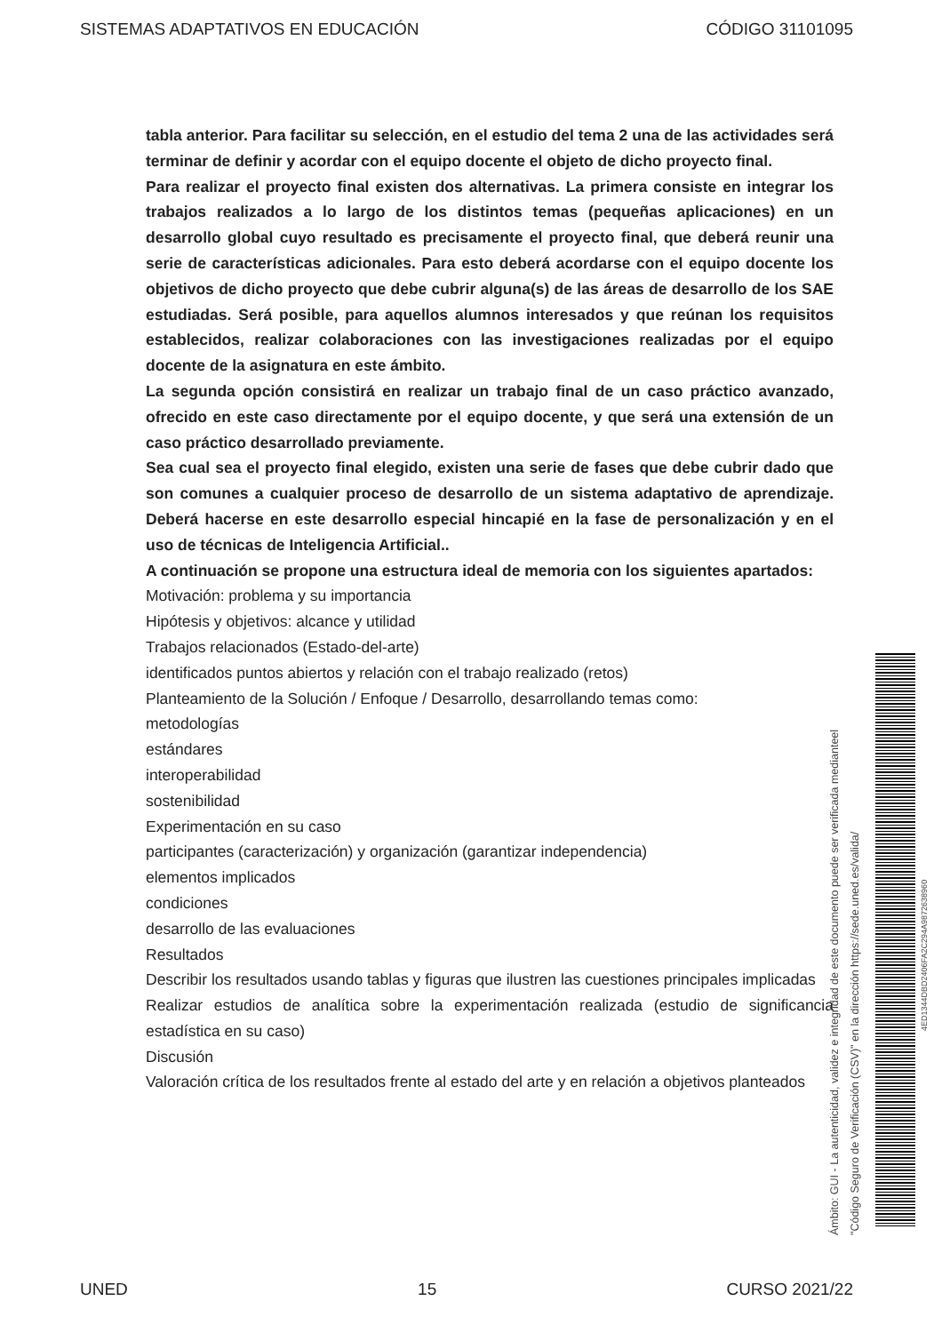SISTEMAS ADAPTATIVOS EN EDUCACIÓN CÓDIGO 31101095
tabla anterior. Para facilitar su selección, en el estudio del tema 2 una de las actividades será terminar de definir y acordar con el equipo docente el objeto de dicho proyecto final.
Para realizar el proyecto final existen dos alternativas. La primera consiste en integrar los trabajos realizados a lo largo de los distintos temas (pequeñas aplicaciones) en un desarrollo global cuyo resultado es precisamente el proyecto final, que deberá reunir una serie de características adicionales. Para esto deberá acordarse con el equipo docente los objetivos de dicho proyecto que debe cubrir alguna(s) de las áreas de desarrollo de los SAE estudiadas. Será posible, para aquellos alumnos interesados y que reúnan los requisitos establecidos, realizar colaboraciones con las investigaciones realizadas por el equipo docente de la asignatura en este ámbito.
La segunda opción consistirá en realizar un trabajo final de un caso práctico avanzado, ofrecido en este caso directamente por el equipo docente, y que será una extensión de un caso práctico desarrollado previamente.
Sea cual sea el proyecto final elegido, existen una serie de fases que debe cubrir dado que son comunes a cualquier proceso de desarrollo de un sistema adaptativo de aprendizaje. Deberá hacerse en este desarrollo especial hincapié en la fase de personalización y en el uso de técnicas de Inteligencia Artificial..
A continuación se propone una estructura ideal de memoria con los siguientes apartados:
Motivación: problema y su importancia
Hipótesis y objetivos: alcance y utilidad
Trabajos relacionados (Estado-del-arte)
identificados puntos abiertos y relación con el trabajo realizado (retos)
Planteamiento de la Solución / Enfoque / Desarrollo, desarrollando temas como:
metodologías
estándares
interoperabilidad
sostenibilidad
Experimentación en su caso
participantes (caracterización) y organización (garantizar independencia)
elementos implicados
condiciones
desarrollo de las evaluaciones
Resultados
Describir los resultados usando tablas y figuras que ilustren las cuestiones principales implicadas
Realizar estudios de analítica sobre la experimentación realizada (estudio de significancia estadística en su caso)
Discusión
Valoración crítica de los resultados frente al estado del arte y en relación a objetivos planteados
Ámbito: GUI - La autenticidad, validez e integridad de este documento puede ser verificada medianteel "Código Seguro de Verificación (CSV)" en la dirección https://sede.uned.es/valida/
4ED1344DBD2406FA2C294A9872638960
UNED 15 CURSO 2021/22